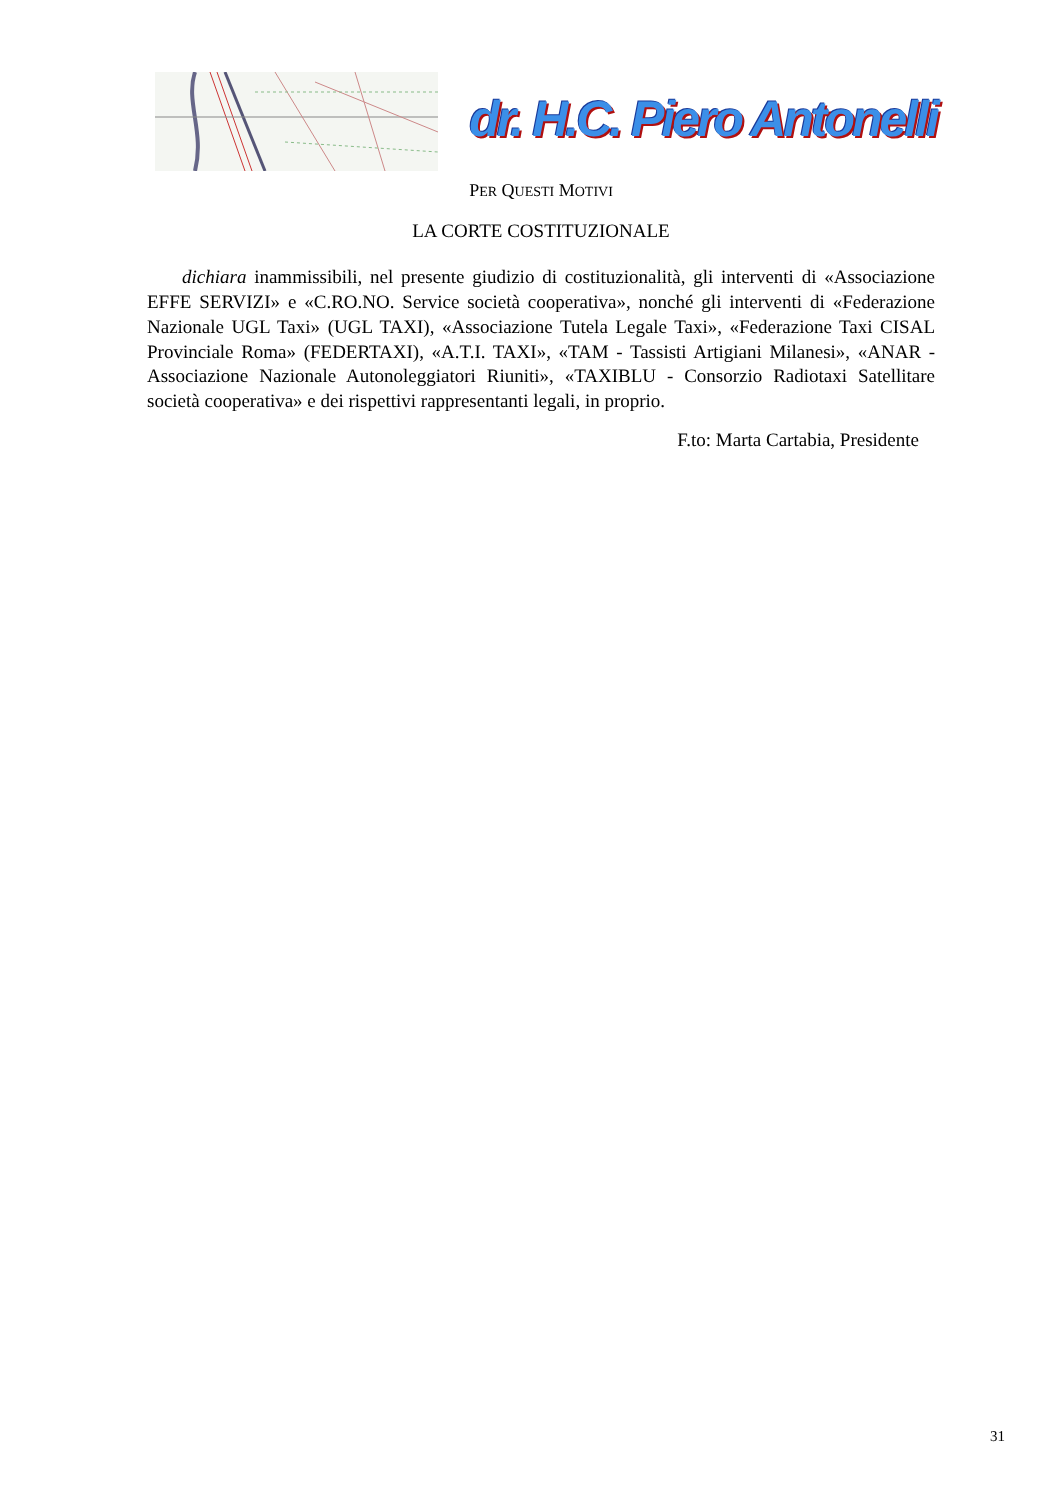dr. H.C. Piero Antonelli
PER QUESTI MOTIVI
LA CORTE COSTITUZIONALE
dichiara inammissibili, nel presente giudizio di costituzionalità, gli interventi di «Associazione EFFE SERVIZI» e «C.RO.NO. Service società cooperativa», nonché gli interventi di «Federazione Nazionale UGL Taxi» (UGL TAXI), «Associazione Tutela Legale Taxi», «Federazione Taxi CISAL Provinciale Roma» (FEDERTAXI), «A.T.I. TAXI», «TAM - Tassisti Artigiani Milanesi», «ANAR - Associazione Nazionale Autonoleggiatori Riuniti», «TAXIBLU - Consorzio Radiotaxi Satellitare società cooperativa» e dei rispettivi rappresentanti legali, in proprio.
F.to: Marta Cartabia, Presidente
31